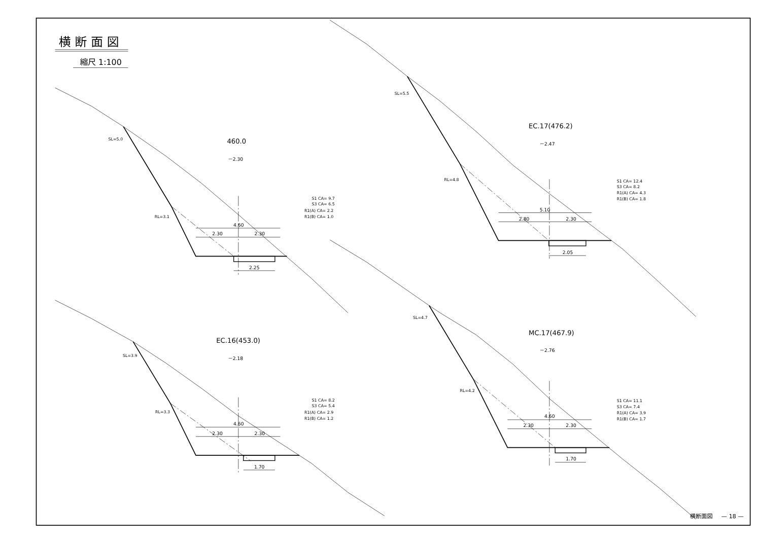横断面図
縮尺 1:100
SL=5.5
EC.17(476.2)
－2.47
RL=4.8
S1 CA= 12.4
S3 CA= 8.2
R1(A) CA= 4.3
R1(B) CA= 1.8
5.10
2.80
2.30
2.05
SL=5.0
460.0
－2.30
S1 CA= 9.7
S3 CA= 6.5
R1(A) CA= 2.2
R1(B) CA= 1.0
RL=3.1
4.60
2.30
2.30
2.25
SL=4.7
MC.17(467.9)
EC.16(453.0)
－2.76
SL=3.9
－2.18
RL=4.2
S1 CA= 8.2
S3 CA= 5.4
R1(A) CA= 2.9
R1(B) CA= 1.2
S1 CA= 11.1
S3 CA= 7.4
R1(A) CA= 3.9
R1(B) CA= 1.7
RL=3.3
4.60
4.60
2.30
2.30
2.30
2.30
1.70
1.70
横断面図
— 18 —